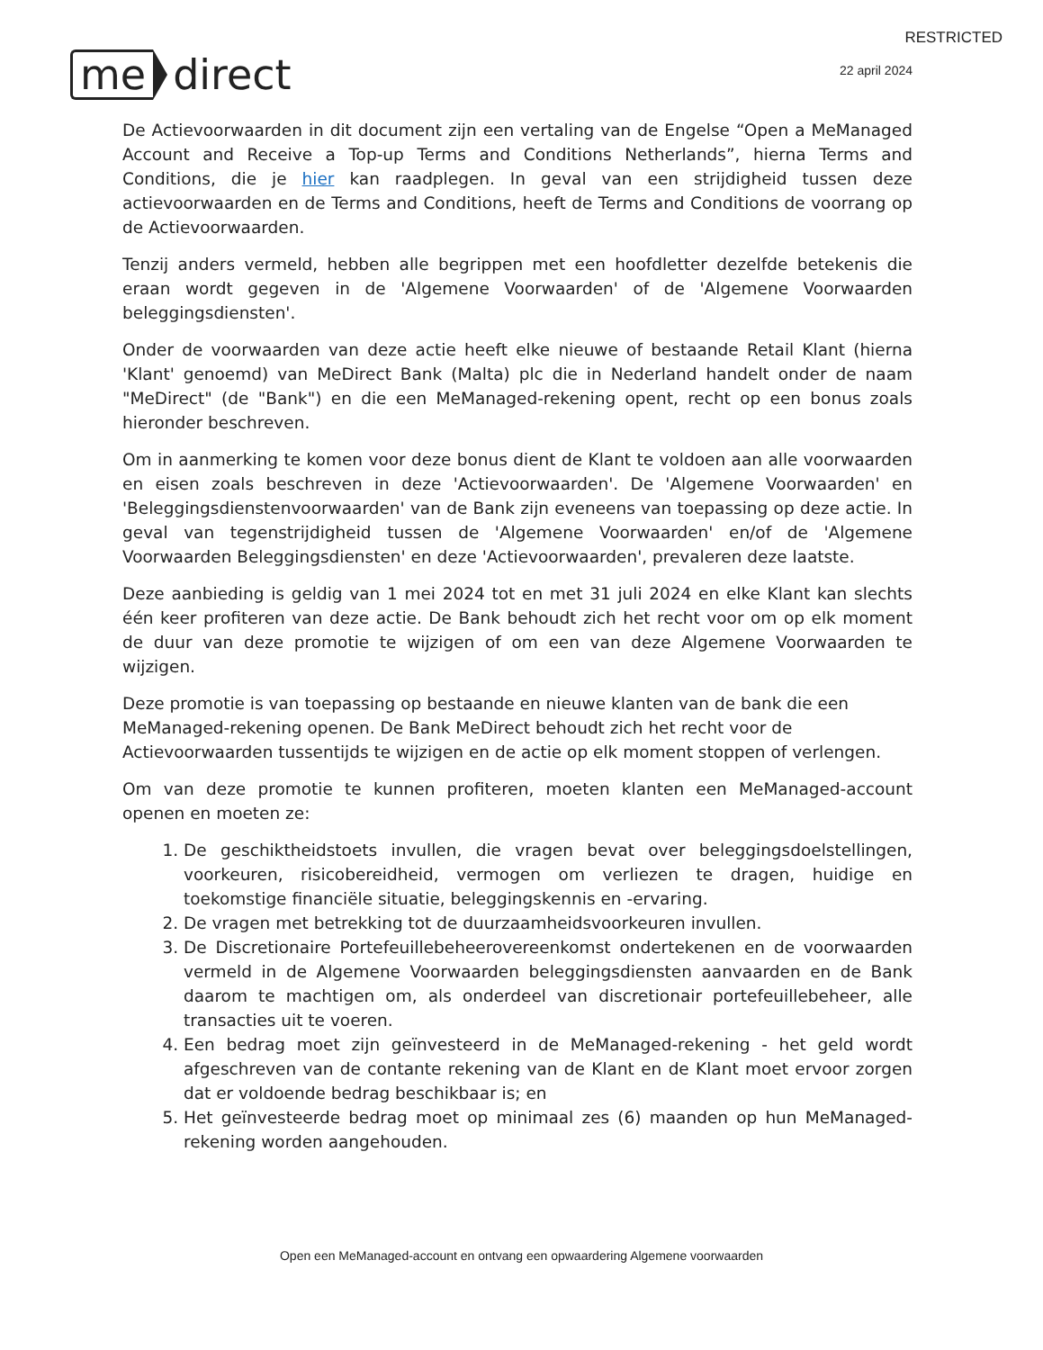RESTRICTED
me direct
22 april 2024
De Actievoorwaarden in dit document zijn een vertaling van de Engelse “Open a MeManaged Account and Receive a Top-up Terms and Conditions Netherlands”, hierna Terms and Conditions, die je hier kan raadplegen. In geval van een strijdigheid tussen deze actievoorwaarden en de Terms and Conditions, heeft de Terms and Conditions de voorrang op de Actievoorwaarden.
Tenzij anders vermeld, hebben alle begrippen met een hoofdletter dezelfde betekenis die eraan wordt gegeven in de 'Algemene Voorwaarden' of de 'Algemene Voorwaarden beleggingsdiensten'.
Onder de voorwaarden van deze actie heeft elke nieuwe of bestaande Retail Klant (hierna 'Klant' genoemd) van MeDirect Bank (Malta) plc die in Nederland handelt onder de naam "MeDirect" (de "Bank") en die een MeManaged-rekening opent, recht op een bonus zoals hieronder beschreven.
Om in aanmerking te komen voor deze bonus dient de Klant te voldoen aan alle voorwaarden en eisen zoals beschreven in deze 'Actievoorwaarden'. De 'Algemene Voorwaarden' en 'Beleggingsdienstenvoorwaarden' van de Bank zijn eveneens van toepassing op deze actie. In geval van tegenstrijdigheid tussen de 'Algemene Voorwaarden' en/of de 'Algemene Voorwaarden Beleggingsdiensten' en deze 'Actievoorwaarden', prevaleren deze laatste.
Deze aanbieding is geldig van 1 mei 2024 tot en met 31 juli 2024 en elke Klant kan slechts één keer profiteren van deze actie. De Bank behoudt zich het recht voor om op elk moment de duur van deze promotie te wijzigen of om een van deze Algemene Voorwaarden te wijzigen.
Deze promotie is van toepassing op bestaande en nieuwe klanten van de bank die een MeManaged-rekening openen. De Bank MeDirect behoudt zich het recht voor de Actievoorwaarden tussentijds te wijzigen en de actie op elk moment stoppen of verlengen.
Om van deze promotie te kunnen profiteren, moeten klanten een MeManaged-account openen en moeten ze:
1. De geschiktheidstoets invullen, die vragen bevat over beleggingsdoelstellingen, voorkeuren, risicobereidheid, vermogen om verliezen te dragen, huidige en toekomstige financiële situatie, beleggingskennis en -ervaring.
2. De vragen met betrekking tot de duurzaamheidsvoorkeuren invullen.
3. De Discretionaire Portefeuillebeheerovereenkomst ondertekenen en de voorwaarden vermeld in de Algemene Voorwaarden beleggingsdiensten aanvaarden en de Bank daarom te machtigen om, als onderdeel van discretionair portefeuillebeheer, alle transacties uit te voeren.
4. Een bedrag moet zijn geïnvesteerd in de MeManaged-rekening - het geld wordt afgeschreven van de contante rekening van de Klant en de Klant moet ervoor zorgen dat er voldoende bedrag beschikbaar is; en
5. Het geïnvesteerde bedrag moet op minimaal zes (6) maanden op hun MeManaged-rekening worden aangehouden.
Open een MeManaged-account en ontvang een opwaardering Algemene voorwaarden